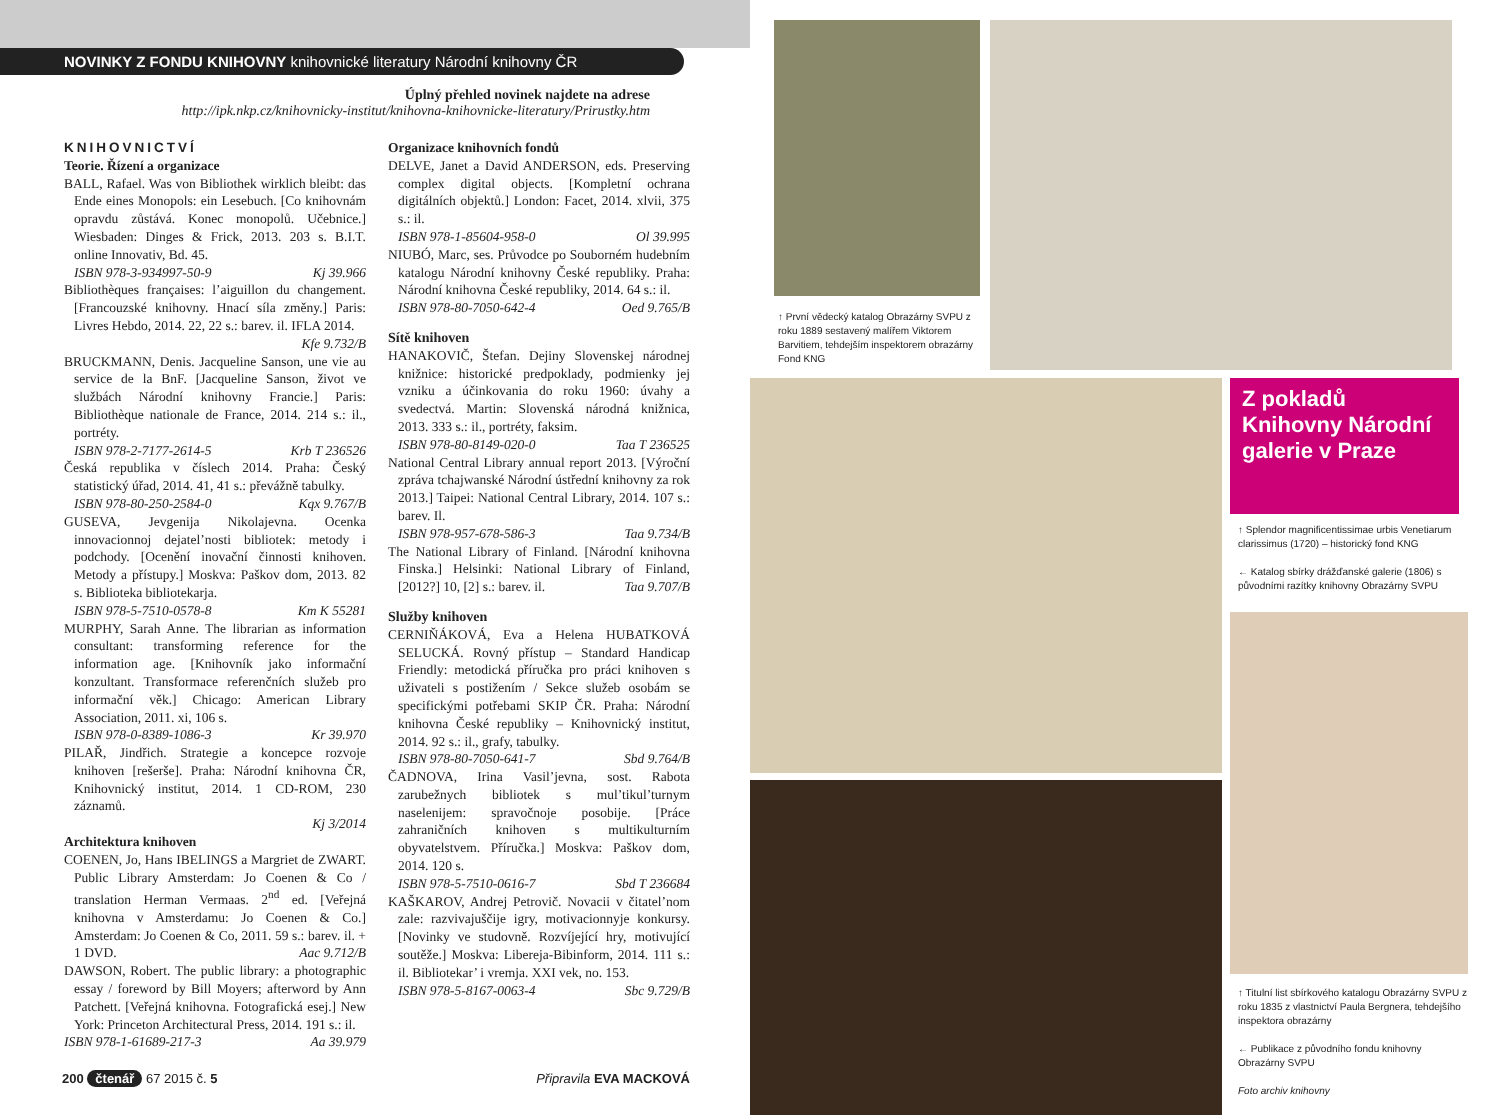NOVINKY Z FONDU KNIHOVNY knihovnické literatury Národní knihovny ČR
Úplný přehled novinek najdete na adrese
http://ipk.nkp.cz/knihovnicky-institut/knihovna-knihovnicke-literatury/Prirustky.htm
KNIHOVNICTVÍ
Teorie. Řízení a organizace
BALL, Rafael. Was von Bibliothek wirklich bleibt: das Ende eines Monopols: ein Lesebuch. [Co knihovnám opravdu zůstává. Konec monopolů. Učebnice.] Wiesbaden: Dinges & Frick, 2013. 203 s. B.I.T. online Innovativ, Bd. 45.
ISBN 978-3-934997-50-9 Kj 39.966
Bibliothèques françaises: l’aiguillon du changement. [Francouzské knihovny. Hnací síla změny.] Paris: Livres Hebdo, 2014. 22, 22 s.: barev. il. IFLA 2014.
Kfe 9.732/B
BRUCKMANN, Denis. Jacqueline Sanson, une vie au service de la BnF. [Jacqueline Sanson, život ve službách Národní knihovny Francie.] Paris: Bibliothèque nationale de France, 2014. 214 s.: il., portréty.
ISBN 978-2-7177-2614-5 Krb T 236526
Česká republika v číslech 2014. Praha: Český statistický úřad, 2014. 41, 41 s.: převážně tabulky.
ISBN 978-80-250-2584-0 Kqx 9.767/B
GUSEVA, Jevgenija Nikolajevna. Ocenka innovacionnoj dejatel’nosti bibliotek: metody i podchody. [Ocenění inovační činnosti knihoven. Metody a přístupy.] Moskva: Paškov dom, 2013. 82 s. Biblioteka bibliotekarja.
ISBN 978-5-7510-0578-8 Km K 55281
MURPHY, Sarah Anne. The librarian as information consultant: transforming reference for the information age. [Knihovník jako informační konzultant. Transformace referenčních služeb pro informační věk.] Chicago: American Library Association, 2011. xi, 106 s.
ISBN 978-0-8389-1086-3 Kr 39.970
PILAŘ, Jindřich. Strategie a koncepce rozvoje knihoven [rešerše]. Praha: Národní knihovna ČR, Knihovnický institut, 2014. 1 CD-ROM, 230 záznamů.
Kj 3/2014
Architektura knihoven
COENEN, Jo, Hans IBELINGS a Margriet de ZWART. Public Library Amsterdam: Jo Coenen & Co / translation Herman Vermaas. 2<sup>nd</sup> ed. [Veřejná knihovna v Amsterdamu: Jo Coenen & Co.] Amsterdam: Jo Coenen & Co, 2011. 59 s.: barev. il. + 1 DVD. Aac 9.712/B
DAWSON, Robert. The public library: a photographic essay / foreword by Bill Moyers; afterword by Ann Patchett. [Veřejná knihovna. Fotografická esej.] New York: Princeton Architectural Press, 2014. 191 s.: il.
ISBN 978-1-61689-217-3 Aa 39.979
Organizace knihovních fondů
DELVE, Janet a David ANDERSON, eds. Preserving complex digital objects. [Kompletní ochrana digitálních objektů.] London: Facet, 2014. xlvii, 375 s.: il.
ISBN 978-1-85604-958-0 Ol 39.995
NIUBÓ, Marc, ses. Průvodce po Souborném hudebním katalogu Národní knihovny České republiky. Praha: Národní knihovna České republiky, 2014. 64 s.: il.
ISBN 978-80-7050-642-4 Oed 9.765/B
Sítě knihoven
HANAKOVIČ, Štefan. Dejiny Slovenskej národnej knižnice: historické predpoklady, podmienky jej vzniku a účinkovania do roku 1960: úvahy a svedectvá. Martin: Slovenská národná knižnica, 2013. 333 s.: il., portréty, faksim.
ISBN 978-80-8149-020-0 Taa T 236525
National Central Library annual report 2013. [Výroční zpráva tchajwanské Národní ústřední knihovny za rok 2013.] Taipei: National Central Library, 2014. 107 s.: barev. Il.
ISBN 978-957-678-586-3 Taa 9.734/B
The National Library of Finland. [Národní knihovna Finska.] Helsinki: National Library of Finland, [2012?] 10, [2] s.: barev. il. Taa 9.707/B
Služby knihoven
CERNIŇÁKOVÁ, Eva a Helena HUBATKOVÁ SELUCKÁ. Rovný přístup – Standard Handicap Friendly: metodická příručka pro práci knihoven s uživateli s postižením / Sekce služeb osobám se specifickými potřebami SKIP ČR. Praha: Národní knihovna České republiky – Knihovnický institut, 2014. 92 s.: il., grafy, tabulky.
ISBN 978-80-7050-641-7 Sbd 9.764/B
ČADNOVA, Irina Vasil’jevna, sost. Rabota zarubežnych bibliotek s mul’tikul’turnym naselenijem: spravočnoje posobije. [Práce zahraničních knihoven s multikulturním obyvatelstvem. Příručka.] Moskva: Paškov dom, 2014. 120 s.
ISBN 978-5-7510-0616-7 Sbd T 236684
KAŠKAROV, Andrej Petrovič. Novacii v čitatel’nom zale: razvivajuščije igry, motivacionnyje konkursy. [Novinky ve studovně. Rozvíjející hry, motivující soutěže.] Moskva: Libereja-Bibinform, 2014. 111 s.: il. Bibliotekar’ i vremja. XXI vek, no. 153.
ISBN 978-5-8167-0063-4 Sbc 9.729/B
200 čtenář 67 2015 č. 5 Připravila EVA MACKOVÁ
↑ První vědecký katalog Obrazárny SVPU z roku 1889 sestavený malířem Viktorem Barvitiem, tehdejším inspektorem obrazárny Fond KNG
Z pokladů Knihovny Národní galerie v Praze
↑ Splendor magnificentissimae urbis Venetiarum clarissimus (1720) – historický fond KNG
← Katalog sbírky drážďanské galerie (1806) s původními razítky knihovny Obrazárny SVPU
↑ Titulní list sbírkového katalogu Obrazárny SVPU z roku 1835 z vlastnictví Paula Bergnera, tehdejšího inspektora obrazárny
← Publikace z původního fondu knihovny Obrazárny SVPU
Foto archiv knihovny